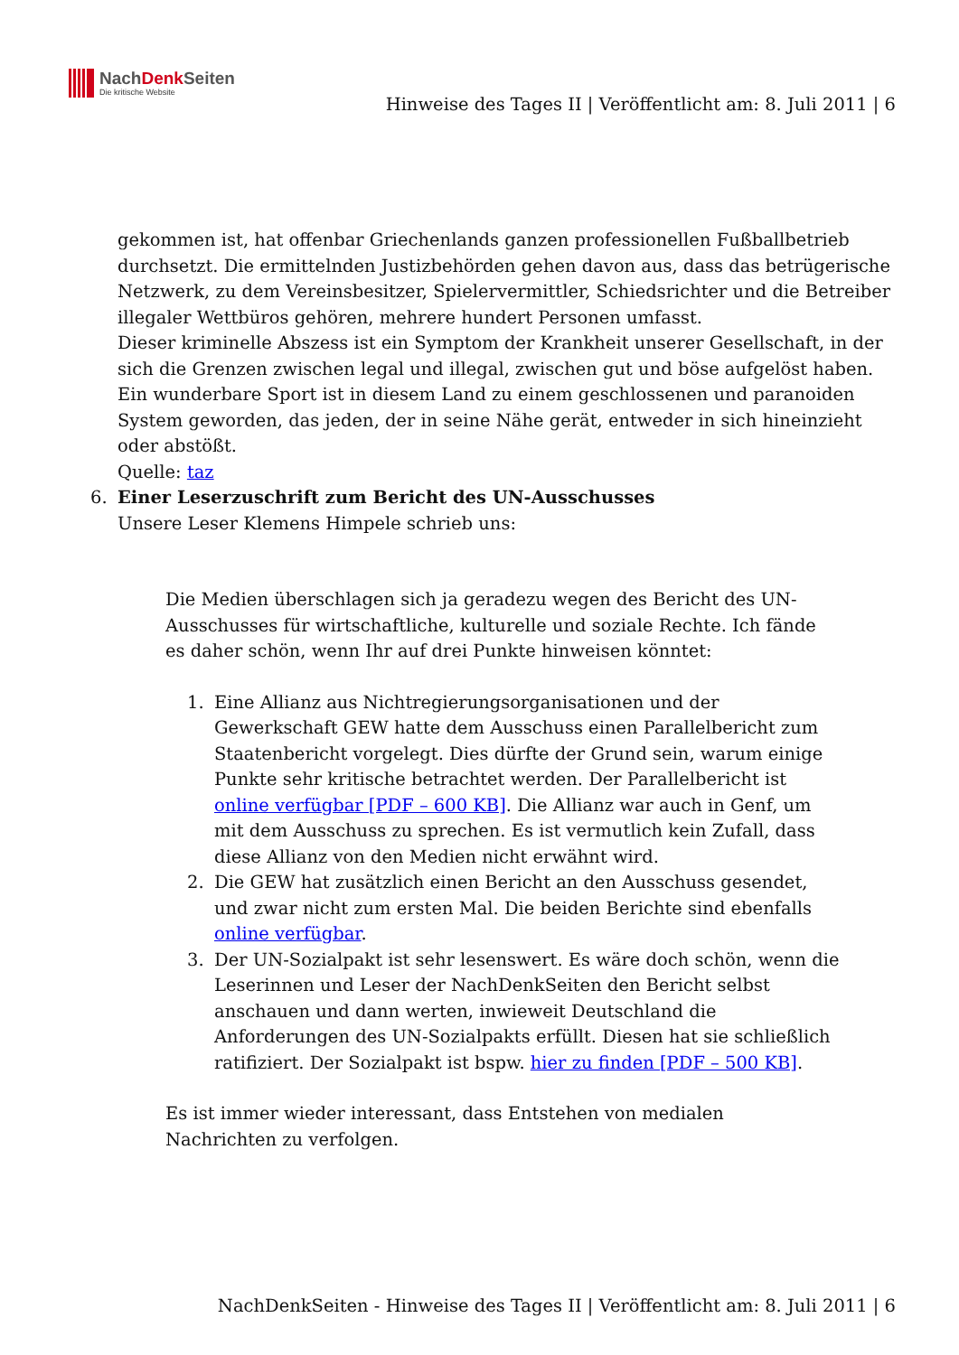NachDenk Seiten
Die kritische Website
Hinweise des Tages II | Veröffentlicht am: 8. Juli 2011 | 6
gekommen ist, hat offenbar Griechenlands ganzen professionellen Fußballbetrieb durchsetzt. Die ermittelnden Justizbehörden gehen davon aus, dass das betrügerische Netzwerk, zu dem Vereinsbesitzer, Spielervermittler, Schiedsrichter und die Betreiber illegaler Wettbüros gehören, mehrere hundert Personen umfasst.
Dieser kriminelle Abszess ist ein Symptom der Krankheit unserer Gesellschaft, in der sich die Grenzen zwischen legal und illegal, zwischen gut und böse aufgelöst haben. Ein wunderbare Sport ist in diesem Land zu einem geschlossenen und paranoiden System geworden, das jeden, der in seine Nähe gerät, entweder in sich hineinzieht oder abstößt.
Quelle: taz
6. Einer Leserzuschrift zum Bericht des UN-Ausschusses
Unsere Leser Klemens Himpele schrieb uns:
Die Medien überschlagen sich ja geradezu wegen des Bericht des UN-Ausschusses für wirtschaftliche, kulturelle und soziale Rechte. Ich fände es daher schön, wenn Ihr auf drei Punkte hinweisen könntet:
1. Eine Allianz aus Nichtregierungsorganisationen und der Gewerkschaft GEW hatte dem Ausschuss einen Parallelbericht zum Staatenbericht vorgelegt. Dies dürfte der Grund sein, warum einige Punkte sehr kritische betrachtet werden. Der Parallelbericht ist online verfügbar [PDF – 600 KB]. Die Allianz war auch in Genf, um mit dem Ausschuss zu sprechen. Es ist vermutlich kein Zufall, dass diese Allianz von den Medien nicht erwähnt wird.
2. Die GEW hat zusätzlich einen Bericht an den Ausschuss gesendet, und zwar nicht zum ersten Mal. Die beiden Berichte sind ebenfalls online verfügbar.
3. Der UN-Sozialpakt ist sehr lesenswert. Es wäre doch schön, wenn die Leserinnen und Leser der NachDenkSeiten den Bericht selbst anschauen und dann werten, inwieweit Deutschland die Anforderungen des UN-Sozialpakts erfüllt. Diesen hat sie schließlich ratifiziert. Der Sozialpakt ist bspw. hier zu finden [PDF – 500 KB].
Es ist immer wieder interessant, dass Entstehen von medialen Nachrichten zu verfolgen.
NachDenkSeiten - Hinweise des Tages II | Veröffentlicht am: 8. Juli 2011 | 6